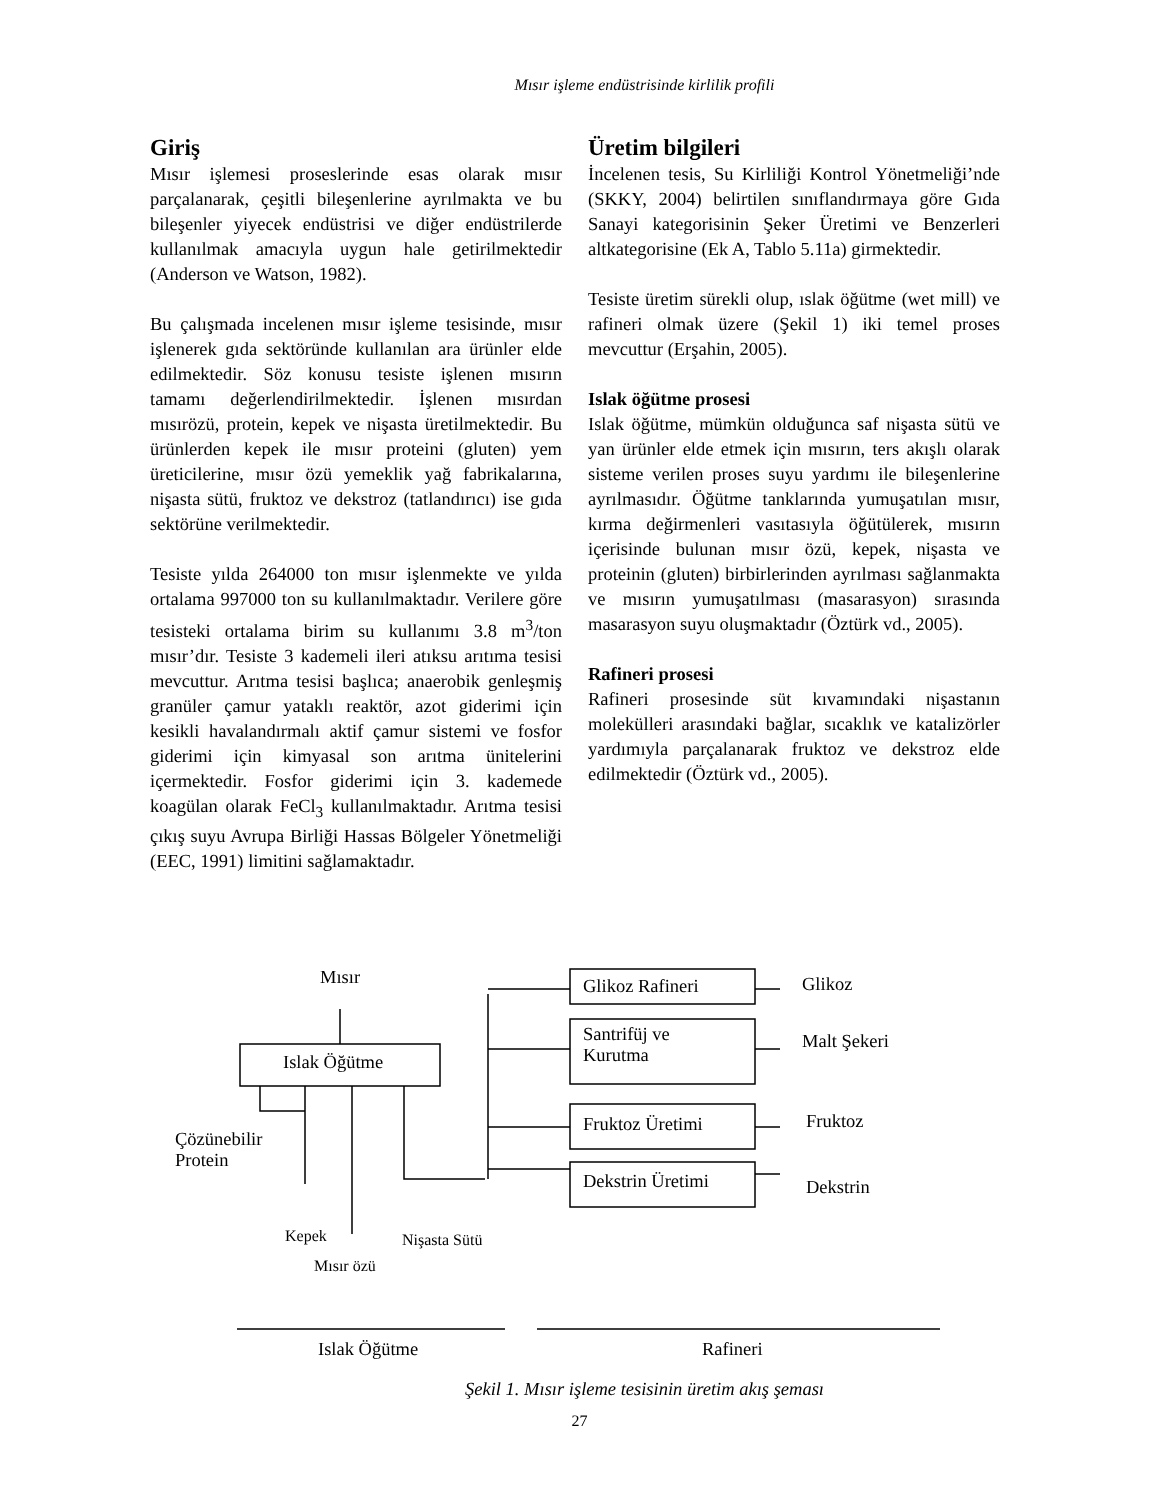Mısır işleme endüstrisinde kirlilik profili
Giriş
Mısır işlemesi proseslerinde esas olarak mısır parçalanarak, çeşitli bileşenlerine ayrılmakta ve bu bileşenler yiyecek endüstrisi ve diğer endüstrilerde kullanılmak amacıyla uygun hale getirilmektedir (Anderson ve Watson, 1982).
Bu çalışmada incelenen mısır işleme tesisinde, mısır işlenerek gıda sektöründe kullanılan ara ürünler elde edilmektedir. Söz konusu tesiste işlenen mısırın tamamı değerlendirilmektedir. İşlenen mısırdan mısırözü, protein, kepek ve nişasta üretilmektedir. Bu ürünlerden kepek ile mısır proteini (gluten) yem üreticilerine, mısır özü yemeklik yağ fabrikalarına, nişasta sütü, fruktoz ve dekstroz (tatlandırıcı) ise gıda sektörüne verilmektedir.
Tesiste yılda 264000 ton mısır işlenmekte ve yılda ortalama 997000 ton su kullanılmaktadır. Verilere göre tesisteki ortalama birim su kullanımı 3.8 m<sup>3</sup>/ton mısır’dır. Tesiste 3 kademeli ileri atıksu arıtıma tesisi mevcuttur. Arıtma tesisi başlıca; anaerobik genleşmiş granüler çamur yataklı reaktör, azot giderimi için kesikli havalandırmalı aktif çamur sistemi ve fosfor giderimi için kimyasal son arıtma ünitelerini içermektedir. Fosfor giderimi için 3. kademede koagülan olarak FeCl<sub>3</sub> kullanılmaktadır. Arıtma tesisi çıkış suyu Avrupa Birliği Hassas Bölgeler Yönetmeliği (EEC, 1991) limitini sağlamaktadır.
Üretim bilgileri
İncelenen tesis, Su Kirliliği Kontrol Yönetmeliği’nde (SKKY, 2004) belirtilen sınıflandırmaya göre Gıda Sanayi kategorisinin Şeker Üretimi ve Benzerleri altkategorisine (Ek A, Tablo 5.11a) girmektedir.
Tesiste üretim sürekli olup, ıslak öğütme (wet mill) ve rafineri olmak üzere (Şekil 1) iki temel proses mevcuttur (Erşahin, 2005).
Islak öğütme prosesi
Islak öğütme, mümkün olduğunca saf nişasta sütü ve yan ürünler elde etmek için mısırın, ters akışlı olarak sisteme verilen proses suyu yardımı ile bileşenlerine ayrılmasıdır. Öğütme tanklarında yumuşatılan mısır, kırma değirmenleri vasıtasıyla öğütülerek, mısırın içerisinde bulunan mısır özü, kepek, nişasta ve proteinin (gluten) birbirlerinden ayrılması sağlanmakta ve mısırın yumuşatılması (masarasyon) sırasında masarasyon suyu oluşmaktadır (Öztürk vd., 2005).
Rafineri prosesi
Rafineri prosesinde süt kıvamındaki nişastanın molekülleri arasındaki bağlar, sıcaklık ve katalizörler yardımıyla parçalanarak fruktoz ve dekstroz elde edilmektedir (Öztürk vd., 2005).
Mısır
Islak Öğütme
Çözünebilir
Protein
Kepek
Mısır özü
Nişasta Sütü
Glikoz Rafineri
Santrifüj ve
Kurutma
Fruktoz Üretimi
Dekstrin Üretimi
Glikoz
Malt Şekeri
Fruktoz
Dekstrin
Islak Öğütme Rafineri
Şekil 1. Mısır işleme tesisinin üretim akış şeması
27